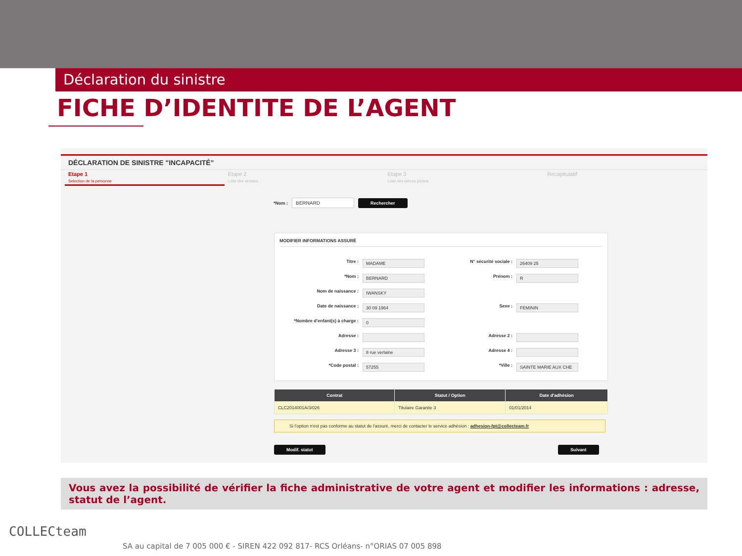Déclaration du sinistre
FICHE D’IDENTITE DE L’AGENT
DÉCLARATION DE SINISTRE "INCAPACITÉ"
Etape 1
Selection de la personne
Etape 2
Liste des sinistes
Etape 3
Liste des pièces jointes
Recapitulatif
*Nom : BERNARD Rechercher
MODIFIER INFORMATIONS ASSURÉ
Titre : MADAME N° sécurité sociale : 26409 25 *Nom : BERNARD Prénom : R Nom de naissance : IWANSKY Date de naissance : 30 09 1964 Sexe : FEMININ *Nombre d'enfant(s) à charge : 0 Adresse : Adresse 2 : Adresse 3 : 8 rue verlaine Adresse 4 : *Code postal : 57255 *Ville : SAINTE MARIE AUX CHE
| Contrat | Statut / Option | Date d'adhésion |
| --- | --- | --- |
| CLC2014001A/3/026 | Titulaire Garantie 3 | 01/01/2014 |
Si l'option n'est pas conforme au statut de l'assuré, merci de contacter le service adhésion : adhesion-fpt@collecteam.fr
Modif. statut Suivant
Vous avez la possibilité de vérifier la fiche administrative de votre agent et modifier les informations : adresse, statut de l’agent.
COLLECteam
SA au capital de 7 005 000 € - SIREN 422 092 817- RCS Orléans- n°ORIAS 07 005 898